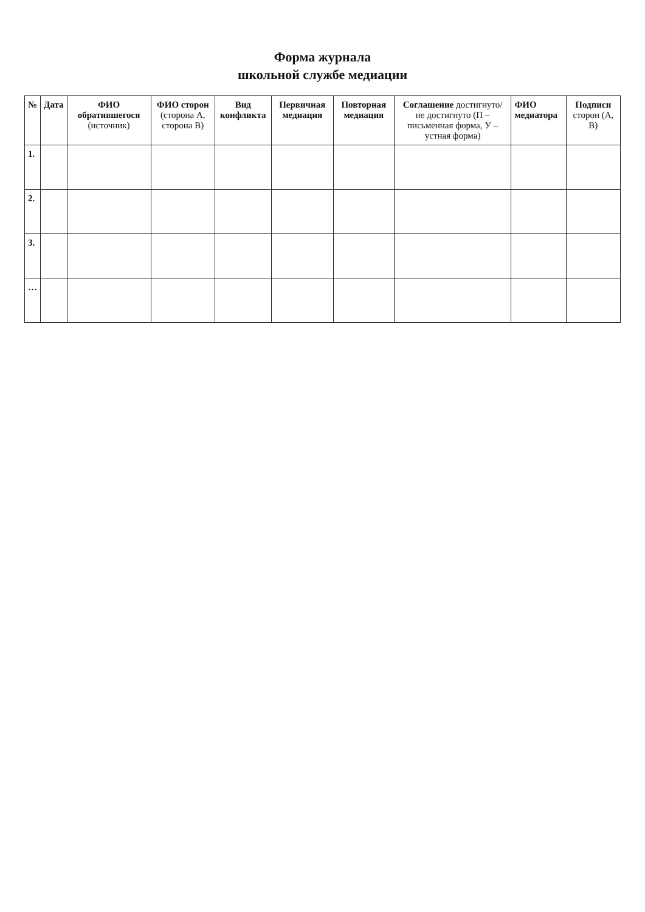Форма журнала
школьной службе медиации
| № | Дата | ФИО обратившегося (источник) | ФИО сторон (сторона А, сторона В) | Вид конфликта | Первичная медиация | Повторная медиация | Соглашение достигнуто/ не достигнуто (П – письменная форма, У – устная форма) | ФИО медиатора | Подписи сторон (А, В) |
| --- | --- | --- | --- | --- | --- | --- | --- | --- | --- |
| 1. | | | | | | | | | |
| 2. | | | | | | | | | |
| 3. | | | | | | | | | |
| … | | | | | | | | | |